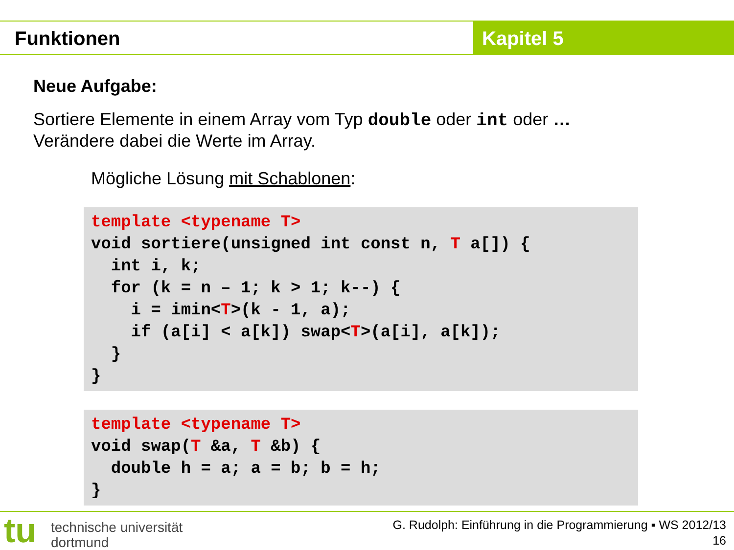Funktionen Kapitel 5
Neue Aufgabe:
Sortiere Elemente in einem Array vom Typ double oder int oder …
Verändere dabei die Werte im Array.
Mögliche Lösung mit Schablonen:
template <typename T> void sortiere(unsigned int const n, T a[]) { int i, k; for (k = n – 1; k > 1; k--) { i = imin<T>(k - 1, a); if (a[i] < a[k]) swap<T>(a[i], a[k]); } }
template <typename T> void swap(T &a, T &b) { double h = a; a = b; b = h; }
tu
technische universität
dortmund
G. Rudolph: Einführung in die Programmierung ▪ WS 2012/13
16